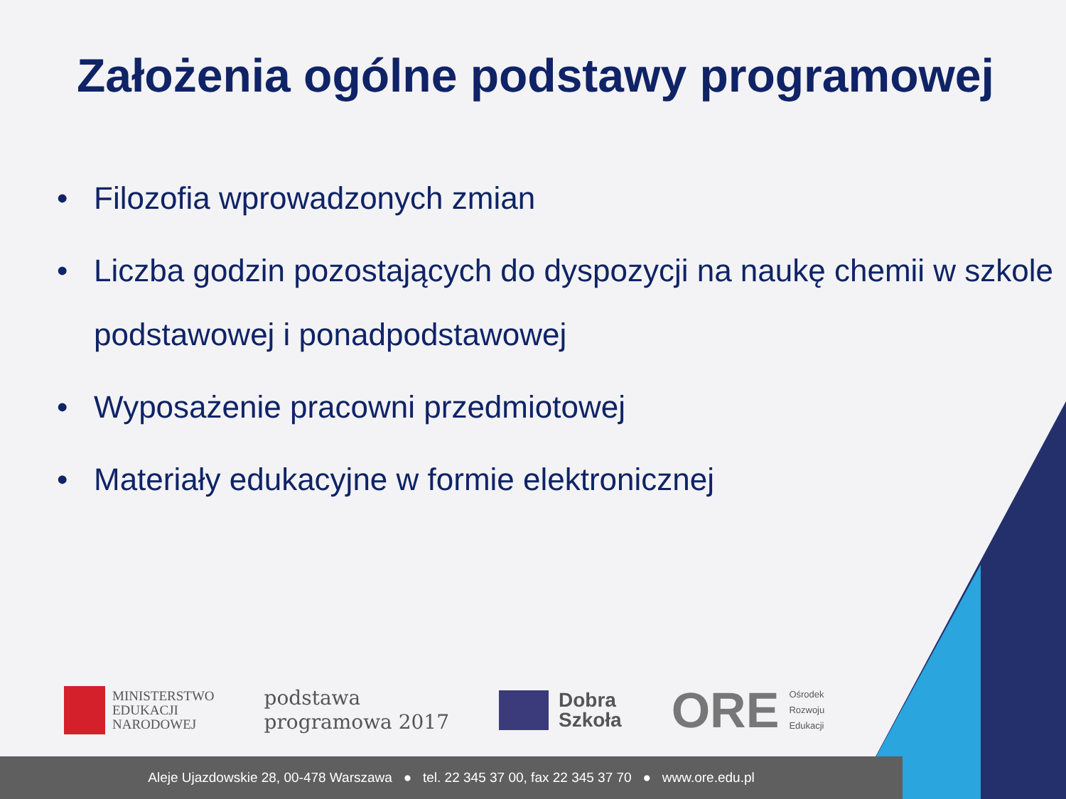Założenia ogólne podstawy programowej
• Filozofia wprowadzonych zmian
• Liczba godzin pozostających do dyspozycji na naukę chemii w szkole podstawowej i ponadpodstawowej
• Wyposażenie pracowni przedmiotowej
• Materiały edukacyjne w formie elektronicznej
MINISTERSTWO
EDUKACJI
NARODOWEJ
podstawa
programowa 2017
Dobra
Szkoła
ORE
Ośrodek
Rozwoju
Edukacji
Aleje Ujazdowskie 28, 00-478 Warszawa ● tel. 22 345 37 00, fax 22 345 37 70 ● www.ore.edu.pl